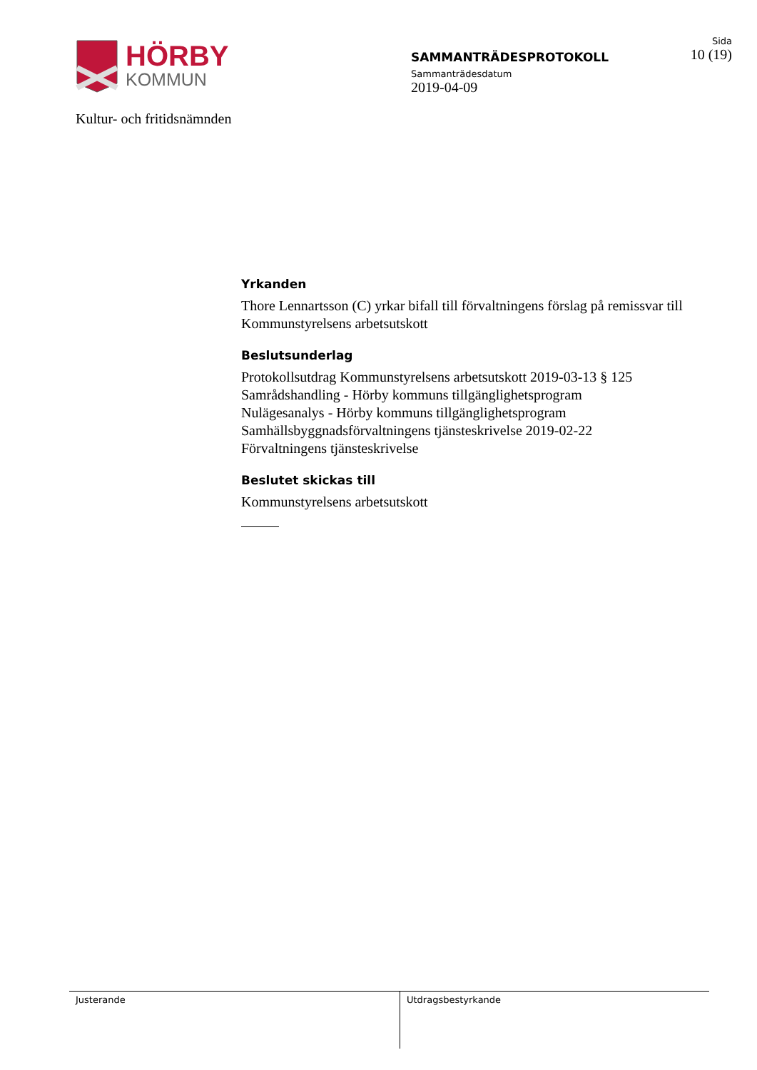HÖRBY
KOMMUN
Kultur- och fritidsnämnden
SAMMANTRÄDESPROTOKOLL
Sammanträdesdatum
2019-04-09
Sida
10 (19)
Yrkanden
Thore Lennartsson (C) yrkar bifall till förvaltningens förslag på remissvar till Kommunstyrelsens arbetsutskott
Beslutsunderlag
Protokollsutdrag Kommunstyrelsens arbetsutskott 2019-03-13 § 125
Samrådshandling - Hörby kommuns tillgänglighetsprogram
Nulägesanalys - Hörby kommuns tillgänglighetsprogram
Samhällsbyggnadsförvaltningens tjänsteskrivelse 2019-02-22
Förvaltningens tjänsteskrivelse
Beslutet skickas till
Kommunstyrelsens arbetsutskott
Justerande Utdragsbestyrkande